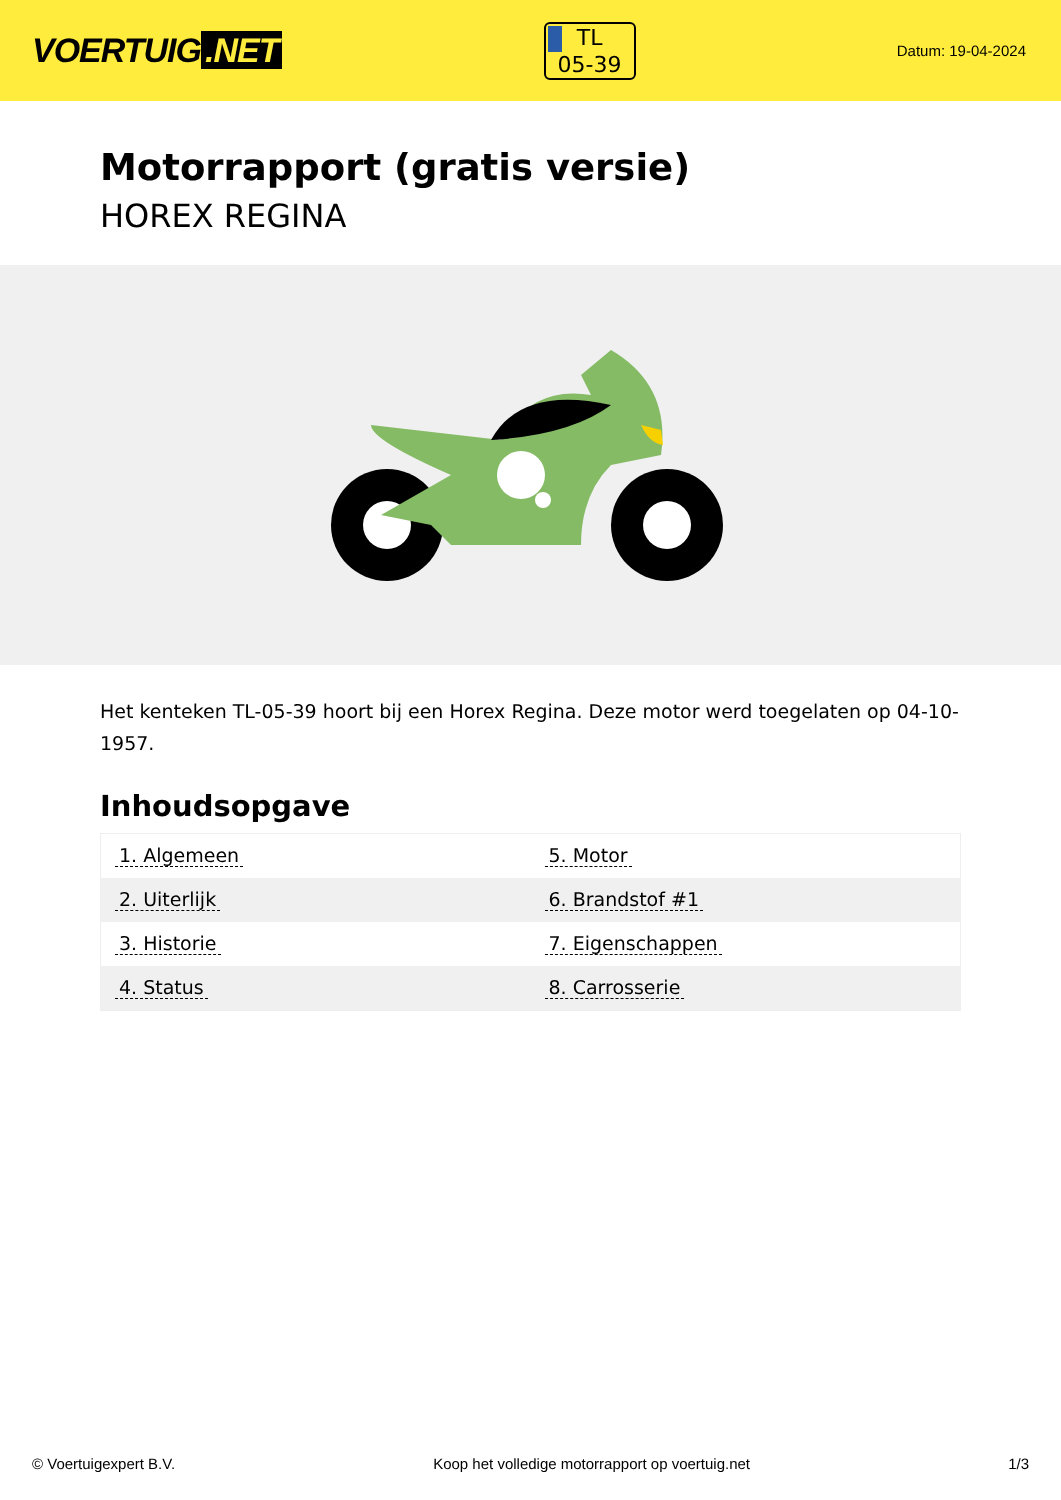VOERTUIG.NET
TL
05-39
Datum: 19-04-2024
Motorrapport (gratis versie)
HOREX REGINA
Het kenteken TL-05-39 hoort bij een Horex Regina. Deze motor werd toegelaten op 04-10-1957.
Inhoudsopgave
| 1. Algemeen | 5. Motor |
| 2. Uiterlijk | 6. Brandstof #1 |
| 3. Historie | 7. Eigenschappen |
| 4. Status | 8. Carrosserie |
© Voertuigexpert B.V. Koop het volledige motorrapport op voertuig.net 1/3